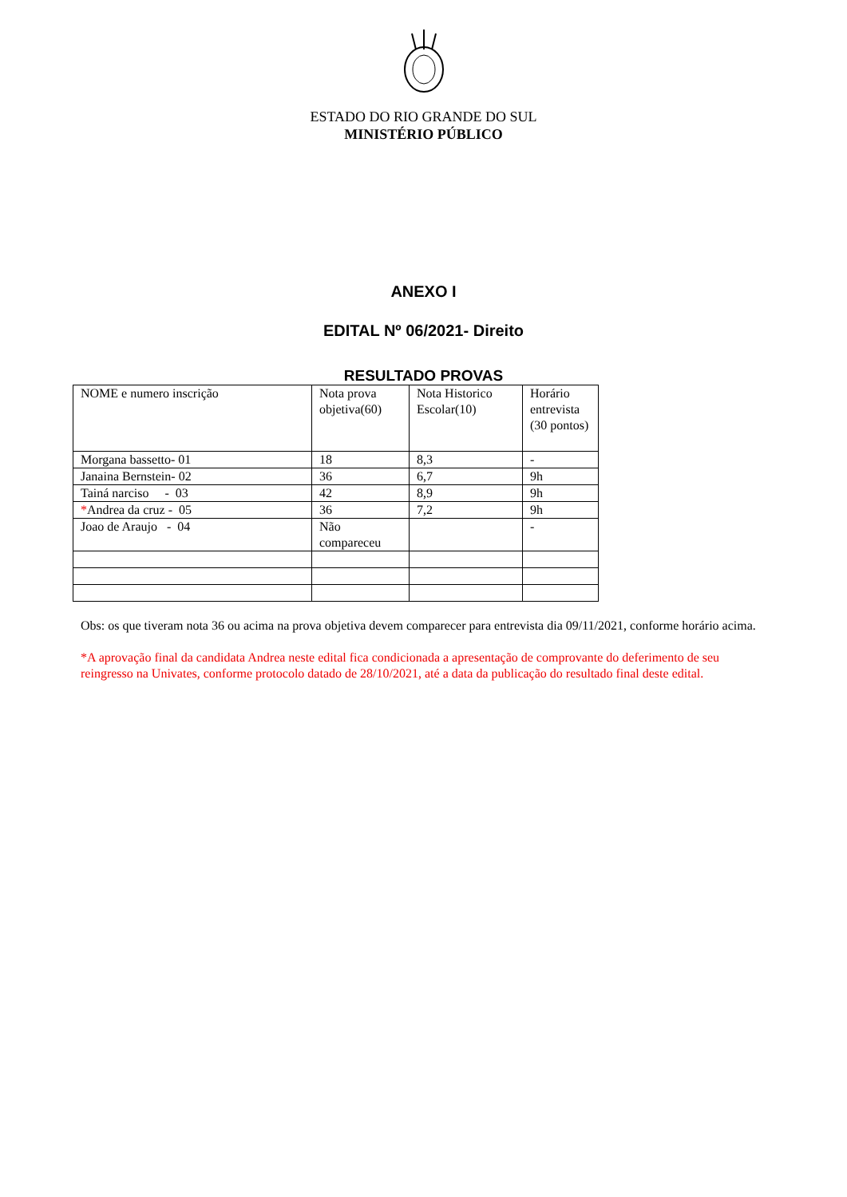ESTADO DO RIO GRANDE DO SUL
MINISTÉRIO PÚBLICO
ANEXO I
EDITAL Nº 06/2021- Direito
RESULTADO PROVAS
| NOME e numero inscrição | Nota prova objetiva(60) | Nota Historico Escolar(10) | Horário entrevista (30 pontos) |
| Morgana bassetto- 01 | 18 | 8,3 | - |
| Janaina Bernstein- 02 | 36 | 6,7 | 9h |
| Tainá narciso - 03 | 42 | 8,9 | 9h |
| * Andrea da cruz - 05 | 36 | 7,2 | 9h |
| Joao de Araujo - 04 | Não compareceu | | - |
Obs: os que tiveram nota 36 ou acima na prova objetiva devem comparecer para entrevista dia 09/11/2021, conforme horário acima.
*A aprovação final da candidata Andrea neste edital fica condicionada a apresentação de comprovante do deferimento de seu reingresso na Univates, conforme protocolo datado de 28/10/2021, até a data da publicação do resultado final deste edital.